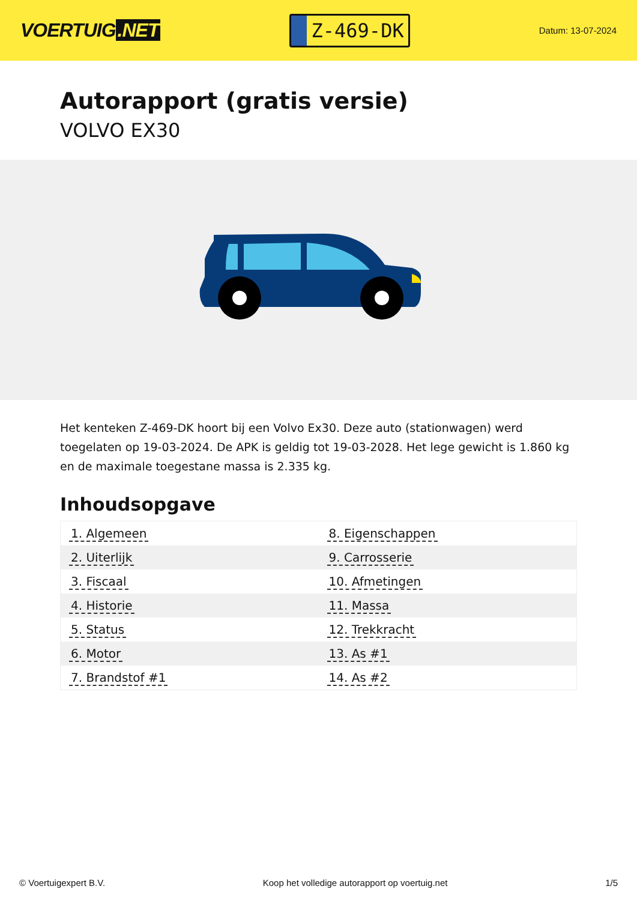VOERTUIG.NET
Z-469-DK
Datum: 13-07-2024
Autorapport (gratis versie)
VOLVO EX30
Het kenteken Z-469-DK hoort bij een Volvo Ex30. Deze auto (stationwagen) werd toegelaten op 19-03-2024. De APK is geldig tot 19-03-2028. Het lege gewicht is 1.860 kg en de maximale toegestane massa is 2.335 kg.
Inhoudsopgave
| 1. Algemeen | 8. Eigenschappen |
| 2. Uiterlijk | 9. Carrosserie |
| 3. Fiscaal | 10. Afmetingen |
| 4. Historie | 11. Massa |
| 5. Status | 12. Trekkracht |
| 6. Motor | 13. As #1 |
| 7. Brandstof #1 | 14. As #2 |
© Voertuigexpert B.V. Koop het volledige autorapport op voertuig.net 1/5